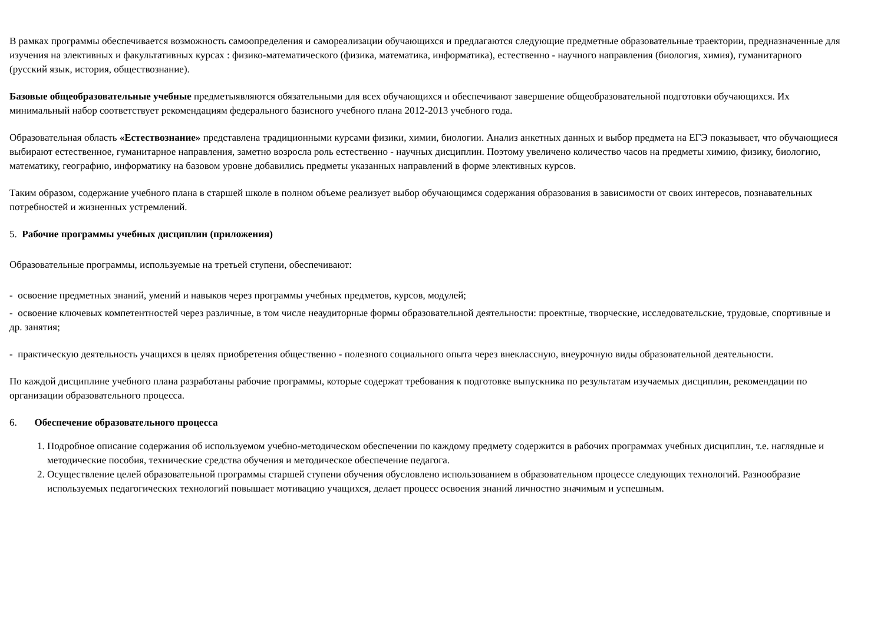В рамках программы обеспечивается возможность самоопределения и самореализации обучающихся и предлагаются следующие предметные образовательные траектории, предназначенные для изучения на элективных и факультативных курсах : физико-математического (физика, математика, информатика), естественно - научного направления (биология, химия), гуманитарного (русский язык, история, обществознание).
Базовые общеобразовательные учебные предметыявляются обязательными для всех обучающихся и обеспечивают завершение общеобразовательной подготовки обучающихся. Их минимальный набор соответствует рекомендациям федерального базисного учебного плана 2012-2013 учебного года.
Образовательная область «Естествознание» представлена традиционными курсами физики, химии, биологии. Анализ анкетных данных и выбор предмета на ЕГЭ показывает, что обучающиеся выбирают естественное, гуманитарное направления, заметно возросла роль естественно - научных дисциплин. Поэтому увеличено количество часов на предметы химию, физику, биологию, математику, географию, информатику на базовом уровне добавились предметы указанных направлений в форме элективных курсов.
Таким образом, содержание учебного плана в старшей школе в полном объеме реализует выбор обучающимся содержания образования в зависимости от своих интересов, познавательных потребностей и жизненных устремлений.
5. Рабочие программы учебных дисциплин (приложения)
Образовательные программы, используемые на третьей ступени, обеспечивают:
- освоение предметных знаний, умений и навыков через программы учебных предметов, курсов, модулей;
- освоение ключевых компетентностей через различные, в том числе неаудиторные формы образовательной деятельности: проектные, творческие, исследовательские, трудовые, спортивные и др. занятия;
- практическую деятельность учащихся в целях приобретения общественно - полезного социального опыта через внеклассную, внеурочную виды образовательной деятельности.
По каждой дисциплине учебного плана разработаны рабочие программы, которые содержат требования к подготовке выпускника по результатам изучаемых дисциплин, рекомендации по организации образовательного процесса.
6. Обеспечение образовательного процесса
1. Подробное описание содержания об используемом учебно-методическом обеспечении по каждому предмету содержится в рабочих программах учебных дисциплин, т.е. наглядные и методические пособия, технические средства обучения и методическое обеспечение педагога.
2. Осуществление целей образовательной программы старшей ступени обучения обусловлено использованием в образовательном процессе следующих технологий. Разнообразие используемых педагогических технологий повышает мотивацию учащихся, делает процесс освоения знаний личностно значимым и успешным.